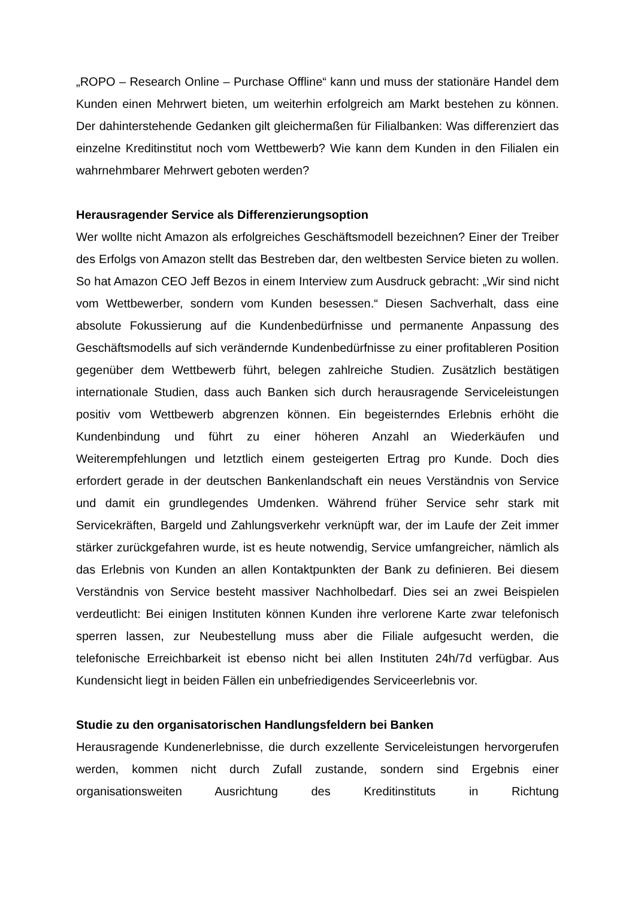„ROPO – Research Online – Purchase Offline“ kann und muss der stationäre Handel dem Kunden einen Mehrwert bieten, um weiterhin erfolgreich am Markt bestehen zu können. Der dahinterstehende Gedanken gilt gleichermaßen für Filialbanken: Was differenziert das einzelne Kreditinstitut noch vom Wettbewerb? Wie kann dem Kunden in den Filialen ein wahrnehmbarer Mehrwert geboten werden?
Herausragender Service als Differenzierungsoption
Wer wollte nicht Amazon als erfolgreiches Geschäftsmodell bezeichnen? Einer der Treiber des Erfolgs von Amazon stellt das Bestreben dar, den weltbesten Service bieten zu wollen. So hat Amazon CEO Jeff Bezos in einem Interview zum Ausdruck gebracht: „Wir sind nicht vom Wettbewerber, sondern vom Kunden besessen.“ Diesen Sachverhalt, dass eine absolute Fokussierung auf die Kundenbedürfnisse und permanente Anpassung des Geschäftsmodells auf sich verändernde Kundenbedürfnisse zu einer profitableren Position gegenüber dem Wettbewerb führt, belegen zahlreiche Studien. Zusätzlich bestätigen internationale Studien, dass auch Banken sich durch herausragende Serviceleistungen positiv vom Wettbewerb abgrenzen können. Ein begeisterndes Erlebnis erhöht die Kundenbindung und führt zu einer höheren Anzahl an Wiederkäufen und Weiterempfehlungen und letztlich einem gesteigerten Ertrag pro Kunde. Doch dies erfordert gerade in der deutschen Bankenlandschaft ein neues Verständnis von Service und damit ein grundlegendes Umdenken. Während früher Service sehr stark mit Servicekräften, Bargeld und Zahlungsverkehr verknüpft war, der im Laufe der Zeit immer stärker zurückgefahren wurde, ist es heute notwendig, Service umfangreicher, nämlich als das Erlebnis von Kunden an allen Kontaktpunkten der Bank zu definieren. Bei diesem Verständnis von Service besteht massiver Nachholbedarf. Dies sei an zwei Beispielen verdeutlicht: Bei einigen Instituten können Kunden ihre verlorene Karte zwar telefonisch sperren lassen, zur Neubestellung muss aber die Filiale aufgesucht werden, die telefonische Erreichbarkeit ist ebenso nicht bei allen Instituten 24h/7d verfügbar. Aus Kundensicht liegt in beiden Fällen ein unbefriedigendes Serviceerlebnis vor.
Studie zu den organisatorischen Handlungsfeldern bei Banken
Herausragende Kundenerlebnisse, die durch exzellente Serviceleistungen hervorgerufen werden, kommen nicht durch Zufall zustande, sondern sind Ergebnis einer organisationsweiten Ausrichtung des Kreditinstituts in Richtung